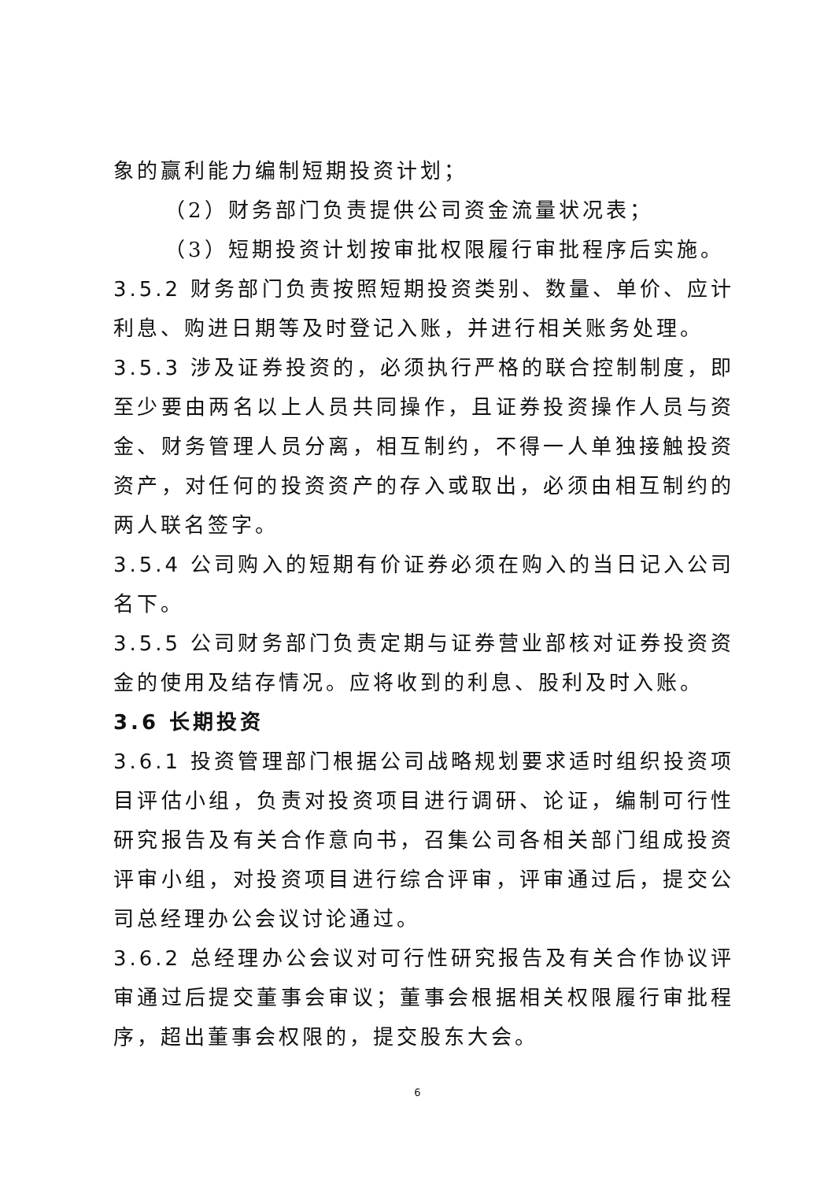象的赢利能力编制短期投资计划；
（2）财务部门负责提供公司资金流量状况表；
（3）短期投资计划按审批权限履行审批程序后实施。
3.5.2 财务部门负责按照短期投资类别、数量、单价、应计利息、购进日期等及时登记入账，并进行相关账务处理。
3.5.3 涉及证券投资的，必须执行严格的联合控制制度，即至少要由两名以上人员共同操作，且证券投资操作人员与资金、财务管理人员分离，相互制约，不得一人单独接触投资资产，对任何的投资资产的存入或取出，必须由相互制约的两人联名签字。
3.5.4 公司购入的短期有价证券必须在购入的当日记入公司名下。
3.5.5 公司财务部门负责定期与证券营业部核对证券投资资金的使用及结存情况。应将收到的利息、股利及时入账。
3.6 长期投资
3.6.1 投资管理部门根据公司战略规划要求适时组织投资项目评估小组，负责对投资项目进行调研、论证，编制可行性研究报告及有关合作意向书，召集公司各相关部门组成投资评审小组，对投资项目进行综合评审，评审通过后，提交公司总经理办公会议讨论通过。
3.6.2 总经理办公会议对可行性研究报告及有关合作协议评审通过后提交董事会审议；董事会根据相关权限履行审批程序，超出董事会权限的，提交股东大会。
6